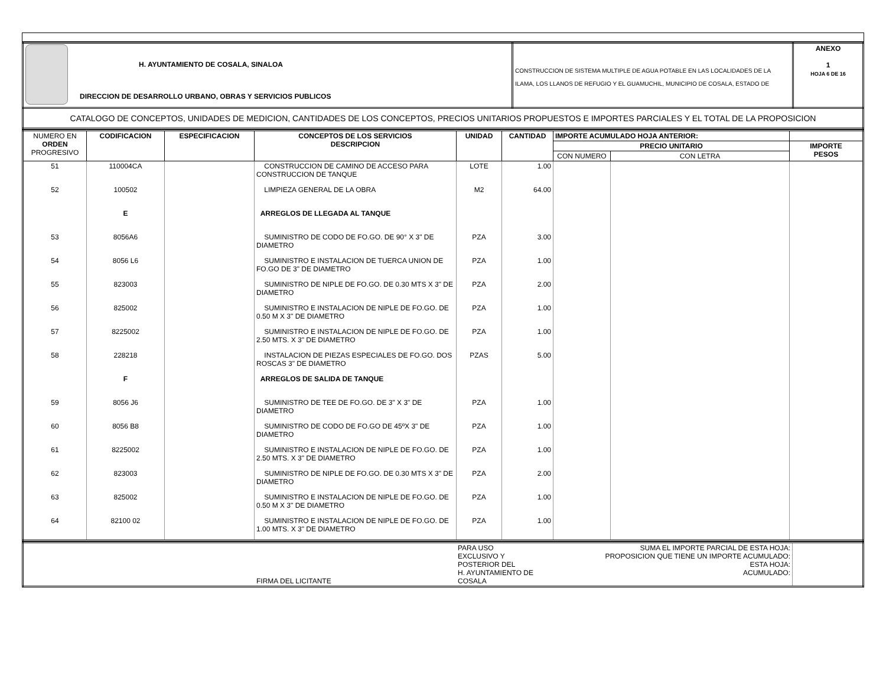| H. AYUNTAMIENTO DE COSALA, SINALOA DIRECCION DE DESARROLLO URBANO, OBRAS Y SERVICIOS PUBLICOS | CONSTRUCCION DE SISTEMA MULTIPLE DE AGUA POTABLE EN LAS LOCALIDADES DE LA ILAMA, LOS LLANOS DE REFUGIO Y EL GUAMUCHIL, MUNICIPIO DE COSALA, ESTADO DE | ANEXO 1 HOJA 6 DE 16 |
| CATALOGO DE CONCEPTOS, UNIDADES DE MEDICION, CANTIDADES DE LOS CONCEPTOS, PRECIOS UNITARIOS PROPUESTOS E IMPORTES PARCIALES Y EL TOTAL DE LA PROPOSICION | | |
| NUMERO EN ORDEN PROGRESIVO | CODIFICACION | ESPECIFICACION | CONCEPTOS DE LOS SERVICIOS DESCRIPCION | UNIDAD | CANTIDAD | IMPORTE ACUMULADO HOJA ANTERIOR: | | |
| --- | --- | --- | --- | --- | --- | --- | --- | --- |
| | | | | | | PRECIO UNITARIO | | IMPORTE PESOS |
| | | | | | | CON NUMERO | CON LETRA | |
| 51 | 110004CA | | CONSTRUCCION DE CAMINO DE ACCESO PARA CONSTRUCCION DE TANQUE | LOTE | 1.00 | | | |
| 52 | 100502 | | LIMPIEZA GENERAL DE LA OBRA | M2 | 64.00 | | | |
| | E | | ARREGLOS DE LLEGADA AL TANQUE | | | | | |
| 53 | 8056A6 | | SUMINISTRO DE CODO DE FO.GO. DE 90° X 3" DE DIAMETRO | PZA | 3.00 | | | |
| 54 | 8056 L6 | | SUMINISTRO E INSTALACION DE TUERCA UNION DE FO.GO DE 3" DE DIAMETRO | PZA | 1.00 | | | |
| 55 | 823003 | | SUMINISTRO DE NIPLE DE FO.GO. DE 0.30 MTS X 3" DE DIAMETRO | PZA | 2.00 | | | |
| 56 | 825002 | | SUMINISTRO E INSTALACION DE NIPLE DE FO.GO. DE 0.50 M X 3" DE DIAMETRO | PZA | 1.00 | | | |
| 57 | 8225002 | | SUMINISTRO E INSTALACION DE NIPLE DE FO.GO. DE 2.50 MTS. X 3" DE DIAMETRO | PZA | 1.00 | | | |
| 58 | 228218 | | INSTALACION DE PIEZAS ESPECIALES DE FO.GO. DOS ROSCAS 3" DE DIAMETRO | PZAS | 5.00 | | | |
| | F | | ARREGLOS DE SALIDA DE TANQUE | | | | | |
| 59 | 8056 J6 | | SUMINISTRO DE TEE DE FO.GO. DE 3" X 3" DE DIAMETRO | PZA | 1.00 | | | |
| 60 | 8056 B8 | | SUMINISTRO DE CODO DE FO.GO DE 45ºX 3" DE DIAMETRO | PZA | 1.00 | | | |
| 61 | 8225002 | | SUMINISTRO E INSTALACION DE NIPLE DE FO.GO. DE 2.50 MTS. X 3" DE DIAMETRO | PZA | 1.00 | | | |
| 62 | 823003 | | SUMINISTRO DE NIPLE DE FO.GO. DE 0.30 MTS X 3" DE DIAMETRO | PZA | 2.00 | | | |
| 63 | 825002 | | SUMINISTRO E INSTALACION DE NIPLE DE FO.GO. DE 0.50 M X 3" DE DIAMETRO | PZA | 1.00 | | | |
| 64 | 82100 02 | | SUMINISTRO E INSTALACION DE NIPLE DE FO.GO. DE 1.00 MTS. X 3" DE DIAMETRO | PZA | 1.00 | | | |
| | FIRMA DEL LICITANTE | PARA USO EXCLUSIVO Y POSTERIOR DEL H. AYUNTAMIENTO DE COSALA | SUMA EL IMPORTE PARCIAL DE ESTA HOJA: PROPOSICION QUE TIENE UN IMPORTE ACUMULADO: ESTA HOJA: ACUMULADO: | |